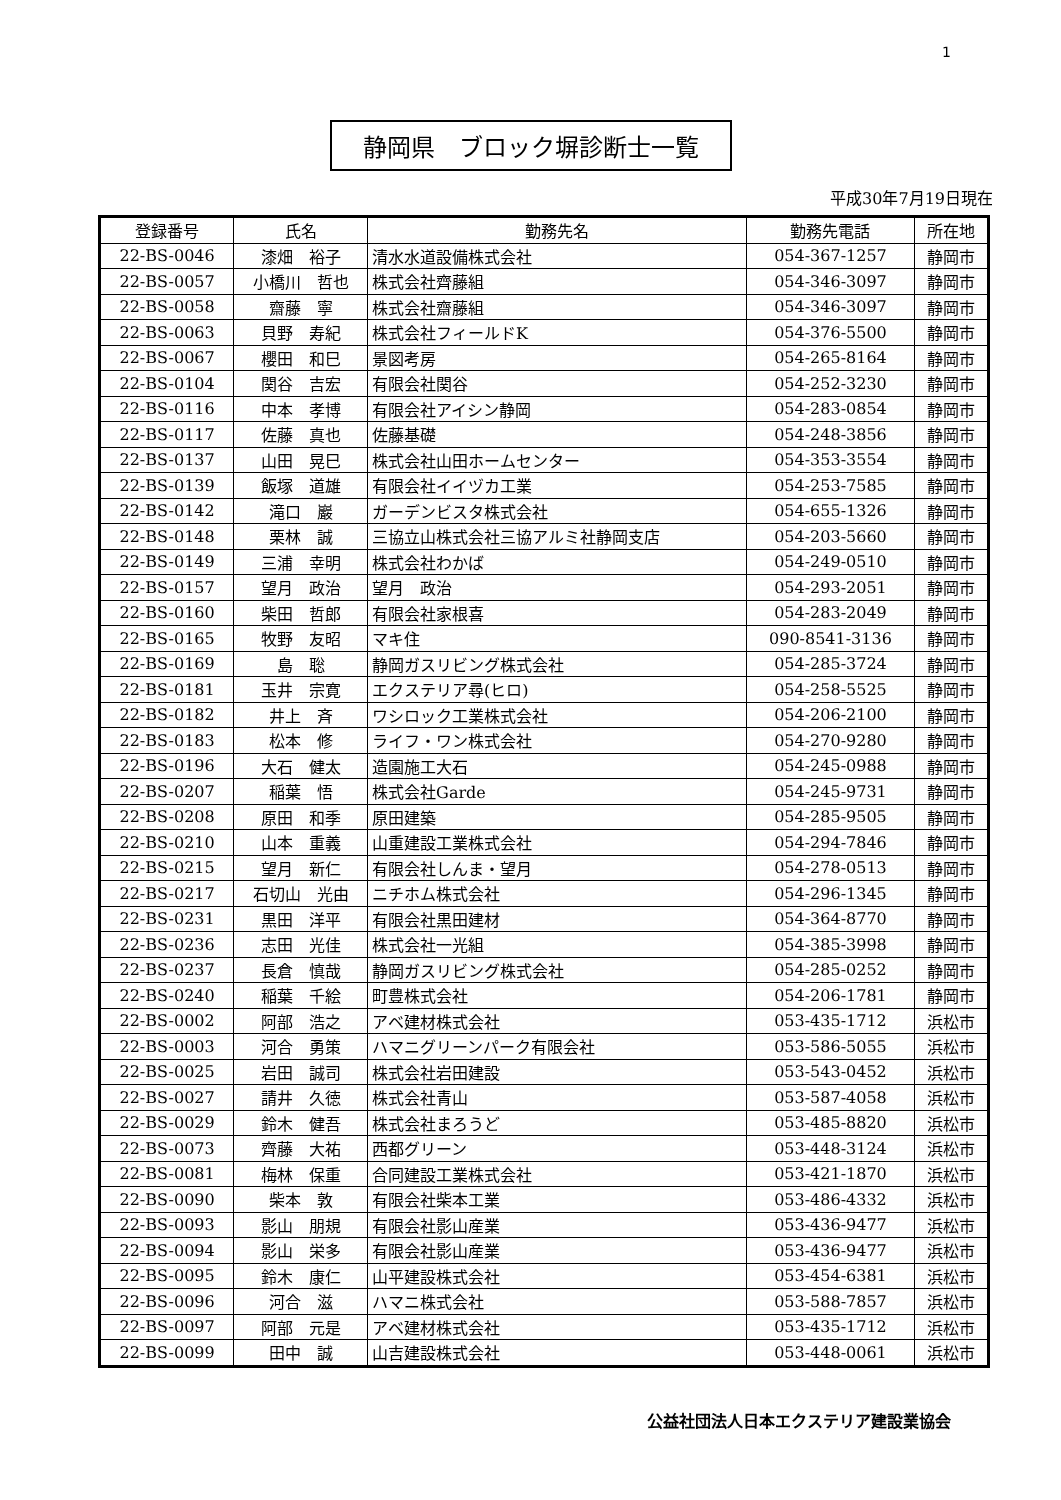1
静岡県　ブロック塀診断士一覧
平成30年7月19日現在
| 登録番号 | 氏名 | 勤務先名 | 勤務先電話 | 所在地 |
| --- | --- | --- | --- | --- |
| 22-BS-0046 | 漆畑 裕子 | 清水水道設備株式会社 | 054-367-1257 | 静岡市 |
| 22-BS-0057 | 小橋川 哲也 | 株式会社齊藤組 | 054-346-3097 | 静岡市 |
| 22-BS-0058 | 齋藤 寧 | 株式会社齋藤組 | 054-346-3097 | 静岡市 |
| 22-BS-0063 | 貝野 寿紀 | 株式会社フィールドK | 054-376-5500 | 静岡市 |
| 22-BS-0067 | 櫻田 和巳 | 景図考房 | 054-265-8164 | 静岡市 |
| 22-BS-0104 | 関谷 吉宏 | 有限会社関谷 | 054-252-3230 | 静岡市 |
| 22-BS-0116 | 中本 孝博 | 有限会社アイシン静岡 | 054-283-0854 | 静岡市 |
| 22-BS-0117 | 佐藤 真也 | 佐藤基礎 | 054-248-3856 | 静岡市 |
| 22-BS-0137 | 山田 晃巳 | 株式会社山田ホームセンター | 054-353-3554 | 静岡市 |
| 22-BS-0139 | 飯塚 道雄 | 有限会社イイヅカ工業 | 054-253-7585 | 静岡市 |
| 22-BS-0142 | 滝口 巖 | ガーデンビスタ株式会社 | 054-655-1326 | 静岡市 |
| 22-BS-0148 | 栗林 誠 | 三協立山株式会社三協アルミ社静岡支店 | 054-203-5660 | 静岡市 |
| 22-BS-0149 | 三浦 幸明 | 株式会社わかば | 054-249-0510 | 静岡市 |
| 22-BS-0157 | 望月 政治 | 望月 政治 | 054-293-2051 | 静岡市 |
| 22-BS-0160 | 柴田 哲郎 | 有限会社家根喜 | 054-283-2049 | 静岡市 |
| 22-BS-0165 | 牧野 友昭 | マキ住 | 090-8541-3136 | 静岡市 |
| 22-BS-0169 | 島 聡 | 静岡ガスリビング株式会社 | 054-285-3724 | 静岡市 |
| 22-BS-0181 | 玉井 宗寛 | エクステリア尋(ヒロ) | 054-258-5525 | 静岡市 |
| 22-BS-0182 | 井上 斉 | ワシロック工業株式会社 | 054-206-2100 | 静岡市 |
| 22-BS-0183 | 松本 修 | ライフ・ワン株式会社 | 054-270-9280 | 静岡市 |
| 22-BS-0196 | 大石 健太 | 造園施工大石 | 054-245-0988 | 静岡市 |
| 22-BS-0207 | 稲葉 悟 | 株式会社Garde | 054-245-9731 | 静岡市 |
| 22-BS-0208 | 原田 和季 | 原田建築 | 054-285-9505 | 静岡市 |
| 22-BS-0210 | 山本 重義 | 山重建設工業株式会社 | 054-294-7846 | 静岡市 |
| 22-BS-0215 | 望月 新仁 | 有限会社しんま・望月 | 054-278-0513 | 静岡市 |
| 22-BS-0217 | 石切山 光由 | ニチホム株式会社 | 054-296-1345 | 静岡市 |
| 22-BS-0231 | 黒田 洋平 | 有限会社黒田建材 | 054-364-8770 | 静岡市 |
| 22-BS-0236 | 志田 光佳 | 株式会社一光組 | 054-385-3998 | 静岡市 |
| 22-BS-0237 | 長倉 慎哉 | 静岡ガスリビング株式会社 | 054-285-0252 | 静岡市 |
| 22-BS-0240 | 稲葉 千絵 | 町豊株式会社 | 054-206-1781 | 静岡市 |
| 22-BS-0002 | 阿部 浩之 | アベ建材株式会社 | 053-435-1712 | 浜松市 |
| 22-BS-0003 | 河合 勇策 | ハマニグリーンパーク有限会社 | 053-586-5055 | 浜松市 |
| 22-BS-0025 | 岩田 誠司 | 株式会社岩田建設 | 053-543-0452 | 浜松市 |
| 22-BS-0027 | 請井 久徳 | 株式会社青山 | 053-587-4058 | 浜松市 |
| 22-BS-0029 | 鈴木 健吾 | 株式会社まろうど | 053-485-8820 | 浜松市 |
| 22-BS-0073 | 齊藤 大祐 | 西都グリーン | 053-448-3124 | 浜松市 |
| 22-BS-0081 | 梅林 保重 | 合同建設工業株式会社 | 053-421-1870 | 浜松市 |
| 22-BS-0090 | 柴本 敦 | 有限会社柴本工業 | 053-486-4332 | 浜松市 |
| 22-BS-0093 | 影山 朋規 | 有限会社影山産業 | 053-436-9477 | 浜松市 |
| 22-BS-0094 | 影山 栄多 | 有限会社影山産業 | 053-436-9477 | 浜松市 |
| 22-BS-0095 | 鈴木 康仁 | 山平建設株式会社 | 053-454-6381 | 浜松市 |
| 22-BS-0096 | 河合 滋 | ハマニ株式会社 | 053-588-7857 | 浜松市 |
| 22-BS-0097 | 阿部 元是 | アベ建材株式会社 | 053-435-1712 | 浜松市 |
| 22-BS-0099 | 田中 誠 | 山吉建設株式会社 | 053-448-0061 | 浜松市 |
公益社団法人日本エクステリア建設業協会